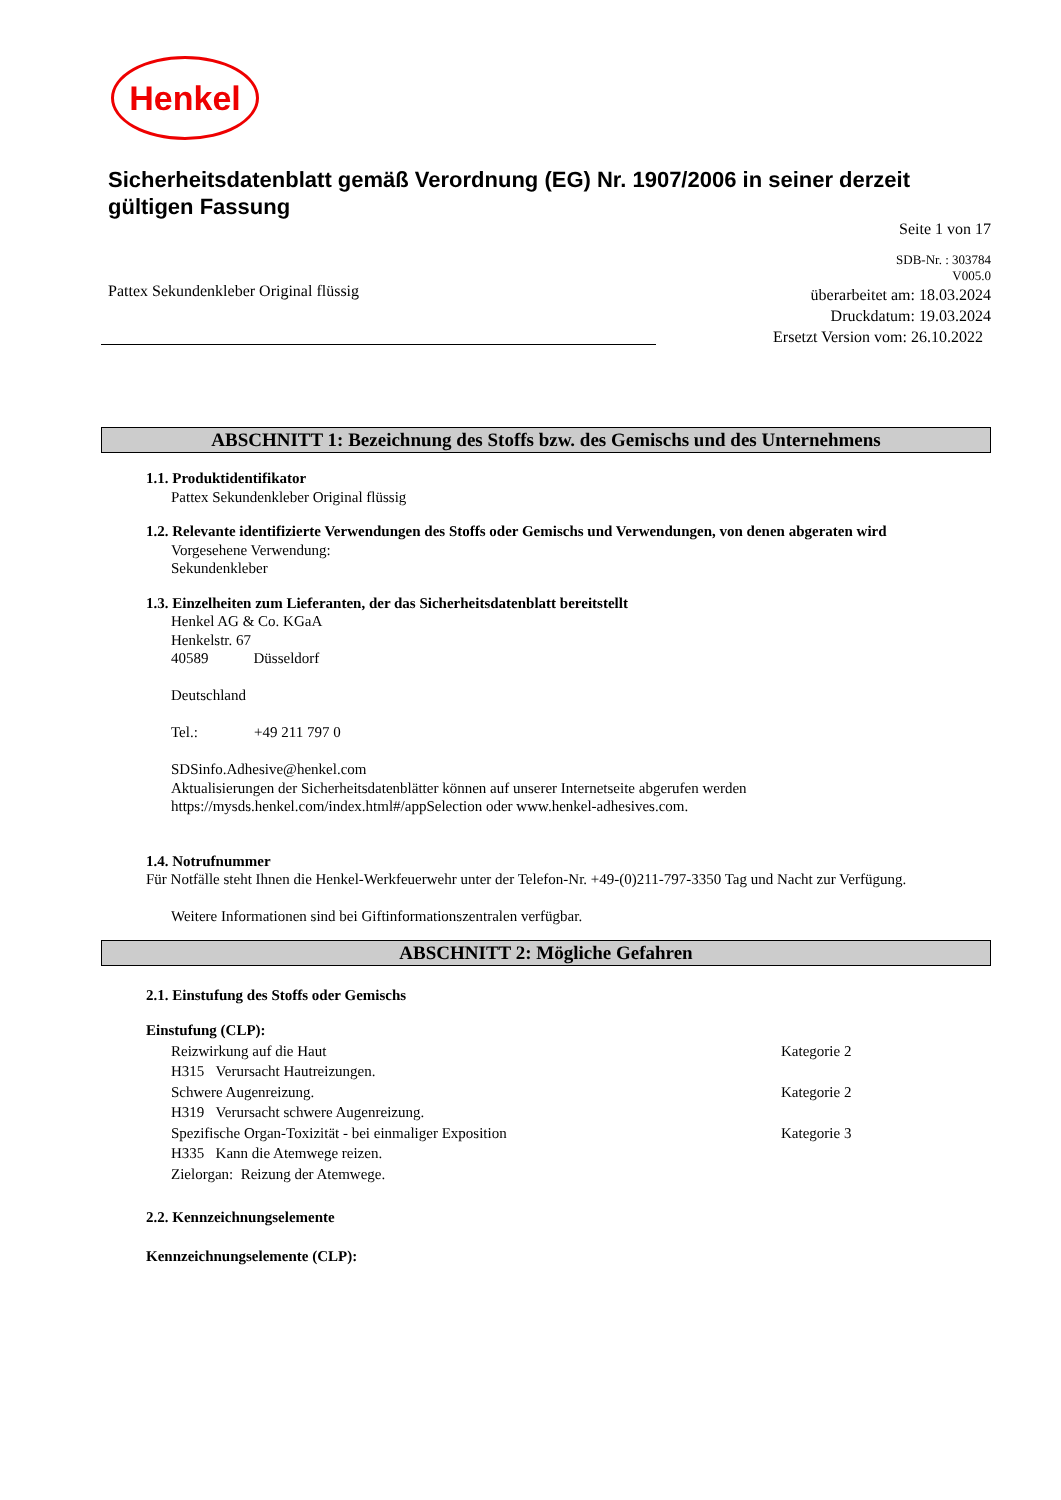Henkel
Sicherheitsdatenblatt gemäß Verordnung (EG) Nr. 1907/2006 in seiner derzeit gültigen Fassung
Seite 1 von 17
Pattex Sekundenkleber Original flüssig
SDB-Nr. : 303784
V005.0
überarbeitet am: 18.03.2024
Druckdatum: 19.03.2024
Ersetzt Version vom: 26.10.2022
ABSCHNITT 1: Bezeichnung des Stoffs bzw. des Gemischs und des Unternehmens
1.1. Produktidentifikator
Pattex Sekundenkleber Original flüssig
1.2. Relevante identifizierte Verwendungen des Stoffs oder Gemischs und Verwendungen, von denen abgeraten wird
Vorgesehene Verwendung:
Sekundenkleber
1.3. Einzelheiten zum Lieferanten, der das Sicherheitsdatenblatt bereitstellt
Henkel AG & Co. KGaA
Henkelstr. 67
40589 Düsseldorf
Deutschland
Tel.: +49 211 797 0
SDSinfo.Adhesive@henkel.com
Aktualisierungen der Sicherheitsdatenblätter können auf unserer Internetseite abgerufen werden
https://mysds.henkel.com/index.html#/appSelection oder www.henkel-adhesives.com.
1.4. Notrufnummer
Für Notfälle steht Ihnen die Henkel-Werkfeuerwehr unter der Telefon-Nr. +49-(0)211-797-3350 Tag und Nacht zur Verfügung.
Weitere Informationen sind bei Giftinformationszentralen verfügbar.
ABSCHNITT 2: Mögliche Gefahren
2.1. Einstufung des Stoffs oder Gemischs
Einstufung (CLP):
Reizwirkung auf die Haut Kategorie 2
H315 Verursacht Hautreizungen.
Schwere Augenreizung. Kategorie 2
H319 Verursacht schwere Augenreizung.
Spezifische Organ-Toxizität - bei einmaliger Exposition Kategorie 3
H335 Kann die Atemwege reizen.
Zielorgan: Reizung der Atemwege.
2.2. Kennzeichnungselemente
Kennzeichnungselemente (CLP):